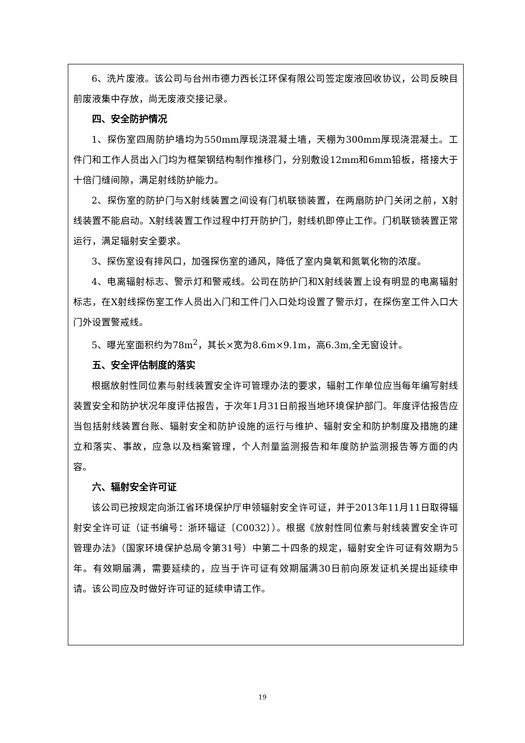6、洗片废液。该公司与台州市德力西长江环保有限公司签定废液回收协议，公司反映目前废液集中存放，尚无废液交接记录。
四、安全防护情况
1、探伤室四周防护墙均为550mm厚现浇混凝土墙，天棚为300mm厚现浇混凝土。工件门和工作人员出入门均为框架钢结构制作推移门，分别敷设12mm和6mm铅板，搭接大于十倍门缝间隙，满足射线防护能力。
2、探伤室的防护门与X射线装置之间设有门机联锁装置，在两扇防护门关闭之前，X射线装置不能启动。X射线装置工作过程中打开防护门，射线机即停止工作。门机联锁装置正常运行，满足辐射安全要求。
3、探伤室设有排风口，加强探伤室的通风，降低了室内臭氧和氮氧化物的浓度。
4、电离辐射标志、警示灯和警戒线。公司在防护门和X射线装置上设有明显的电离辐射标志，在X射线探伤室工作人员出入门和工件门入口处均设置了警示灯，在探伤室工件入口大门外设置警戒线。
5、曝光室面积约为78m<sup>2</sup>，其长×宽为8.6m×9.1m，高6.3m,全无窗设计。
五、安全评估制度的落实
根据放射性同位素与射线装置安全许可管理办法的要求，辐射工作单位应当每年编写射线装置安全和防护状况年度评估报告，于次年1月31日前报当地环境保护部门。年度评估报告应当包括射线装置台账、辐射安全和防护设施的运行与维护、辐射安全和防护制度及措施的建立和落实、事故，应急以及档案管理，个人剂量监测报告和年度防护监测报告等方面的内容。
六、辐射安全许可证
该公司已按规定向浙江省环境保护厅申领辐射安全许可证，并于2013年11月11日取得辐射安全许可证（证书编号：浙环辐证〔C0032〕）。根据《放射性同位素与射线装置安全许可管理办法》（国家环境保护总局令第31号）中第二十四条的规定，辐射安全许可证有效期为5年。有效期届满，需要延续的，应当于许可证有效期届满30日前向原发证机关提出延续申请。该公司应及时做好许可证的延续申请工作。
19